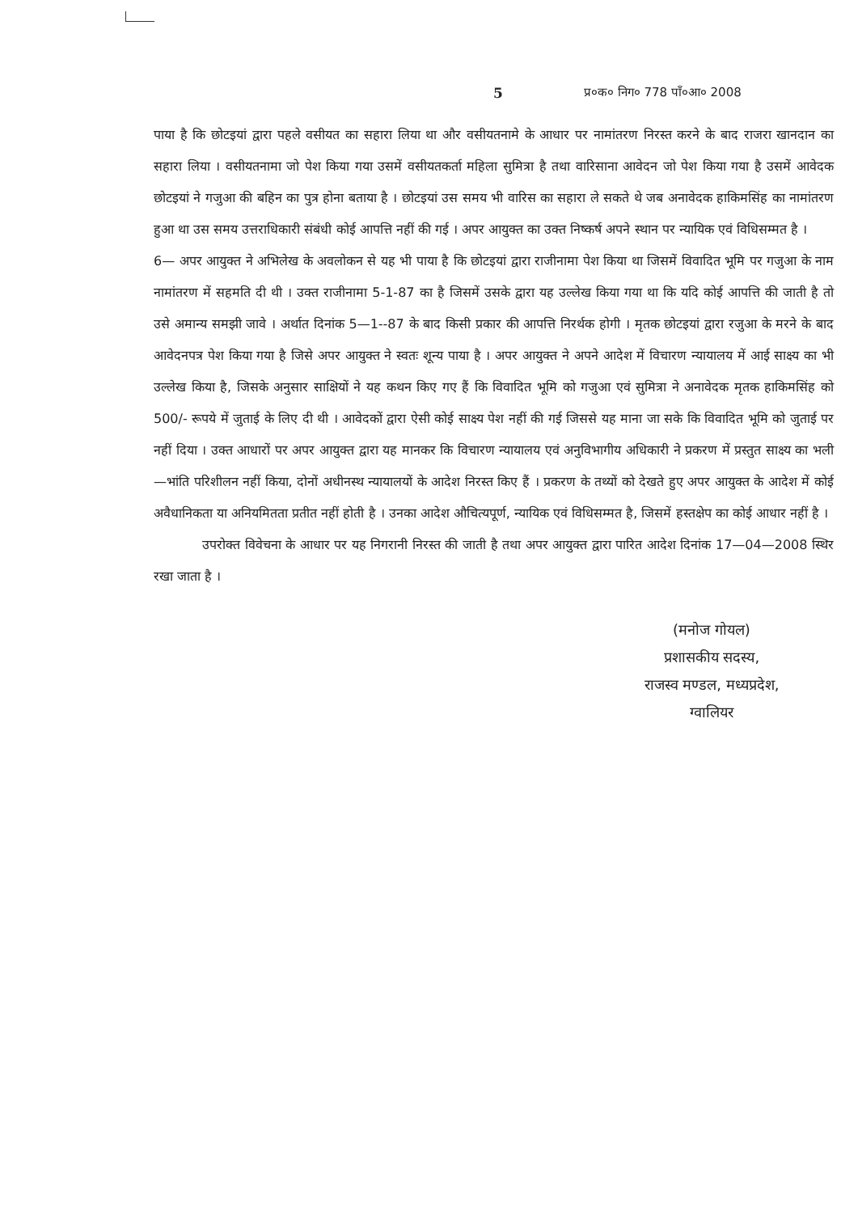5 प्र०क० निग० 778 पाँ०आ० 2008
पाया है कि छोटइयां द्वारा पहले वसीयत का सहारा लिया था और वसीयतनामे के आधार पर नामांतरण निरस्त करने के बाद राजरा खानदान का सहारा लिया । वसीयतनामा जो पेश किया गया उसमें वसीयतकर्ता महिला सुमित्रा है तथा वारिसाना आवेदन जो पेश किया गया है उसमें आवेदक छोटइयां ने गजुआ की बहिन का पुत्र होना बताया है । छोटइयां उस समय भी वारिस का सहारा ले सकते थे जब अनावेदक हाकिमसिंह का नामांतरण हुआ था उस समय उत्तराधिकारी संबंधी कोई आपत्ति नहीं की गई । अपर आयुक्त का उक्त निष्कर्ष अपने स्थान पर न्यायिक एवं विधिसम्मत है ।
6— अपर आयुक्त ने अभिलेख के अवलोकन से यह भी पाया है कि छोटइयां द्वारा राजीनामा पेश किया था जिसमें विवादित भूमि पर गजुआ के नाम नामांतरण में सहमति दी थी । उक्त राजीनामा 5-1-87 का है जिसमें उसके द्वारा यह उल्लेख किया गया था कि यदि कोई आपत्ति की जाती है तो उसे अमान्य समझी जावे । अर्थात दिनांक 5—1--87 के बाद किसी प्रकार की आपत्ति निरर्थक होगी । मृतक छोटइयां द्वारा रजुआ के मरने के बाद आवेदनपत्र पेश किया गया है जिसे अपर आयुक्त ने स्वतः शून्य पाया है । अपर आयुक्त ने अपने आदेश में विचारण न्यायालय में आई साक्ष्य का भी उल्लेख किया है, जिसके अनुसार साक्षियों ने यह कथन किए गए हैं कि विवादित भूमि को गजुआ एवं सुमित्रा ने अनावेदक मृतक हाकिमसिंह को 500/- रूपये में जुताई के लिए दी थी । आवेदकों द्वारा ऐसी कोई साक्ष्य पेश नहीं की गई जिससे यह माना जा सके कि विवादित भूमि को जुताई पर नहीं दिया । उक्त आधारों पर अपर आयुक्त द्वारा यह मानकर कि विचारण न्यायालय एवं अनुविभागीय अधिकारी ने प्रकरण में प्रस्तुत साक्ष्य का भली—भांति परिशीलन नहीं किया, दोनों अधीनस्थ न्यायालयों के आदेश निरस्त किए हैं । प्रकरण के तथ्यों को देखते हुए अपर आयुक्त के आदेश में कोई अवैधानिकता या अनियमितता प्रतीत नहीं होती है । उनका आदेश औचित्यपूर्ण, न्यायिक एवं विधिसम्मत है, जिसमें हस्तक्षेप का कोई आधार नहीं है ।
उपरोक्त विवेचना के आधार पर यह निगरानी निरस्त की जाती है तथा अपर आयुक्त द्वारा पारित आदेश दिनांक 17—04—2008 स्थिर रखा जाता है ।
(मनोज गोयल)
प्रशासकीय सदस्य,
राजस्व मण्डल, मध्यप्रदेश,
ग्वालियर